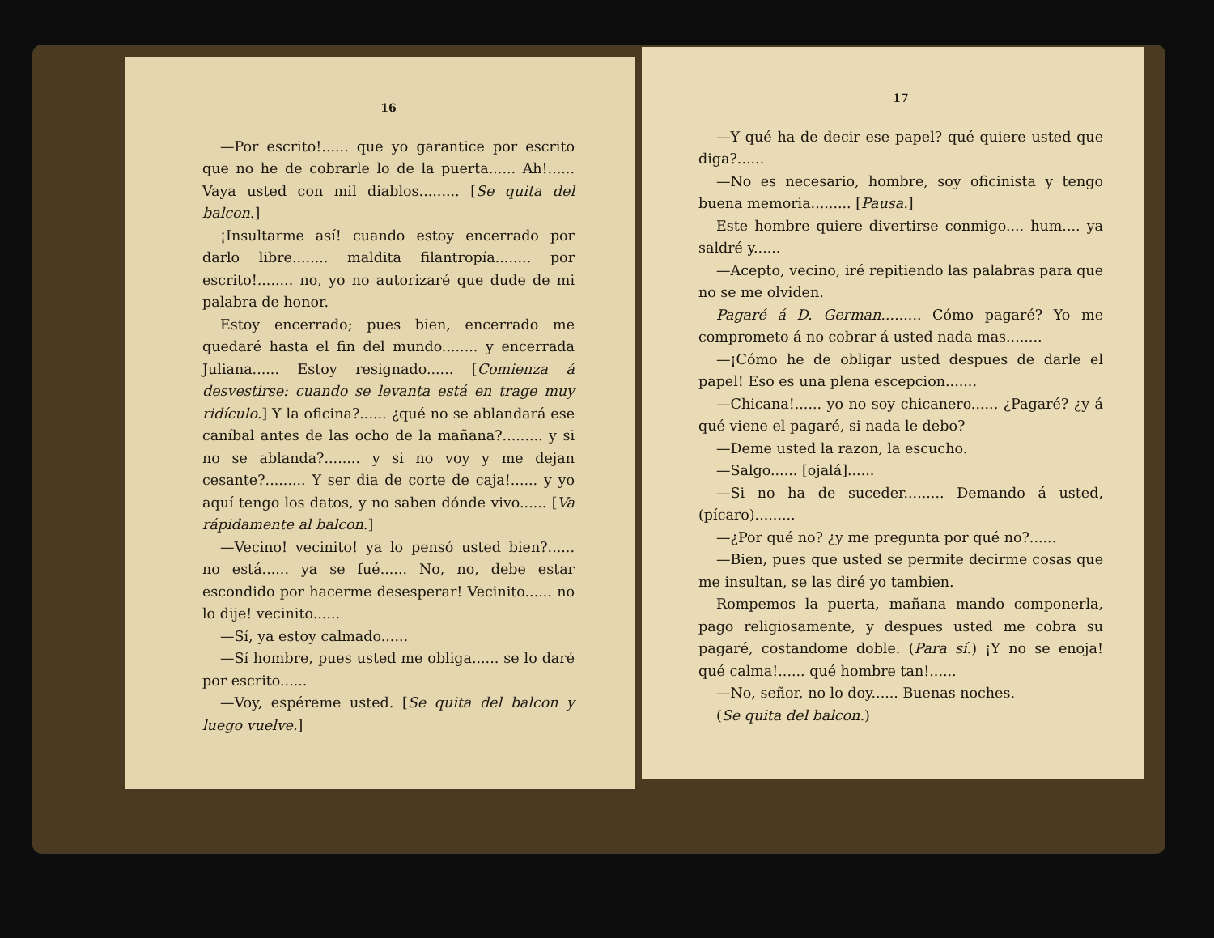16
—Por escrito!...... que yo garantice por escrito que no he de cobrarle lo de la puerta...... Ah!...... Vaya usted con mil diablos......... [Se quita del balcon.]
¡Insultarme así! cuando estoy encerrado por darlo libre........ maldita filantropía........ por escrito!........ no, yo no autorizaré que dude de mi palabra de honor.
Estoy encerrado; pues bien, encerrado me quedaré hasta el fin del mundo........ y encerrada Juliana...... Estoy resignado...... [Comienza á desvestirse: cuando se levanta está en trage muy ridículo.] Y la oficina?...... ¿qué no se ablandará ese caníbal antes de las ocho de la mañana?......... y si no se ablanda?........ y si no voy y me dejan cesante?......... Y ser dia de corte de caja!...... y yo aquí tengo los datos, y no saben dónde vivo...... [Va rápidamente al balcon.]
—Vecino! vecinito! ya lo pensó usted bien?...... no está...... ya se fué...... No, no, debe estar escondido por hacerme desesperar! Vecinito...... no lo dije! vecinito......
—Sí, ya estoy calmado......
—Sí hombre, pues usted me obliga...... se lo daré por escrito......
—Voy, espéreme usted. [Se quita del balcon y luego vuelve.]
17
—Y qué ha de decir ese papel? qué quiere usted que diga?......
—No es necesario, hombre, soy oficinista y tengo buena memoria......... [Pausa.]
Este hombre quiere divertirse conmigo.... hum.... ya saldré y......
—Acepto, vecino, iré repitiendo las palabras para que no se me olviden.
Pagaré á D. German......... Cómo pagaré? Yo me comprometo á no cobrar á usted nada mas........
—¡Cómo he de obligar usted despues de darle el papel! Eso es una plena escepcion.......
—Chicana!...... yo no soy chicanero...... ¿Pagaré? ¿y á qué viene el pagaré, si nada le debo?
—Deme usted la razon, la escucho.
—Salgo...... [ojalá]......
—Si no ha de suceder......... Demando á usted, (pícaro).........
—¿Por qué no? ¿y me pregunta por qué no?......
—Bien, pues que usted se permite decirme cosas que me insultan, se las diré yo tambien.
Rompemos la puerta, mañana mando componerla, pago religiosamente, y despues usted me cobra su pagaré, costandome doble. (Para sí.) ¡Y no se enoja! qué calma!...... qué hombre tan!......
—No, señor, no lo doy...... Buenas noches.
(Se quita del balcon.)